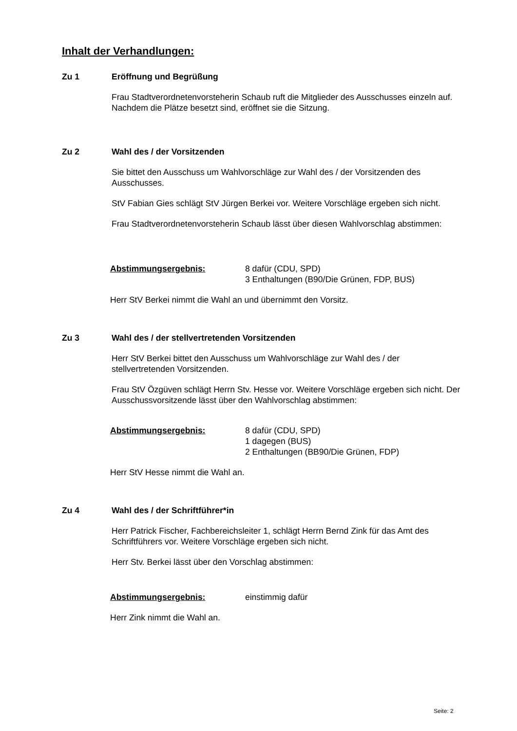Inhalt der Verhandlungen:
Zu 1 Eröffnung und Begrüßung
Frau Stadtverordnetenvorsteherin Schaub ruft die Mitglieder des Ausschusses einzeln auf. Nachdem die Plätze besetzt sind, eröffnet sie die Sitzung.
Zu 2 Wahl des / der Vorsitzenden
Sie bittet den Ausschuss um Wahlvorschläge zur Wahl des / der Vorsitzenden des Ausschusses.
StV Fabian Gies schlägt StV Jürgen Berkei vor. Weitere Vorschläge ergeben sich nicht.
Frau Stadtverordnetenvorsteherin Schaub lässt über diesen Wahlvorschlag abstimmen:
Abstimmungsergebnis: 8 dafür (CDU, SPD)
3 Enthaltungen (B90/Die Grünen, FDP, BUS)
Herr StV Berkei nimmt die Wahl an und übernimmt den Vorsitz.
Zu 3 Wahl des / der stellvertretenden Vorsitzenden
Herr StV Berkei bittet den Ausschuss um Wahlvorschläge zur Wahl des / der stellvertretenden Vorsitzenden.
Frau StV Özgüven schlägt Herrn Stv. Hesse vor. Weitere Vorschläge ergeben sich nicht. Der Ausschussvorsitzende lässt über den Wahlvorschlag abstimmen:
Abstimmungsergebnis: 8 dafür (CDU, SPD)
1 dagegen (BUS)
2 Enthaltungen (BB90/Die Grünen, FDP)
Herr StV Hesse nimmt die Wahl an.
Zu 4 Wahl des / der Schriftführer*in
Herr Patrick Fischer, Fachbereichsleiter 1, schlägt Herrn Bernd Zink für das Amt des Schriftführers vor. Weitere Vorschläge ergeben sich nicht.
Herr Stv. Berkei lässt über den Vorschlag abstimmen:
Abstimmungsergebnis: einstimmig dafür
Herr Zink nimmt die Wahl an.
Seite: 2